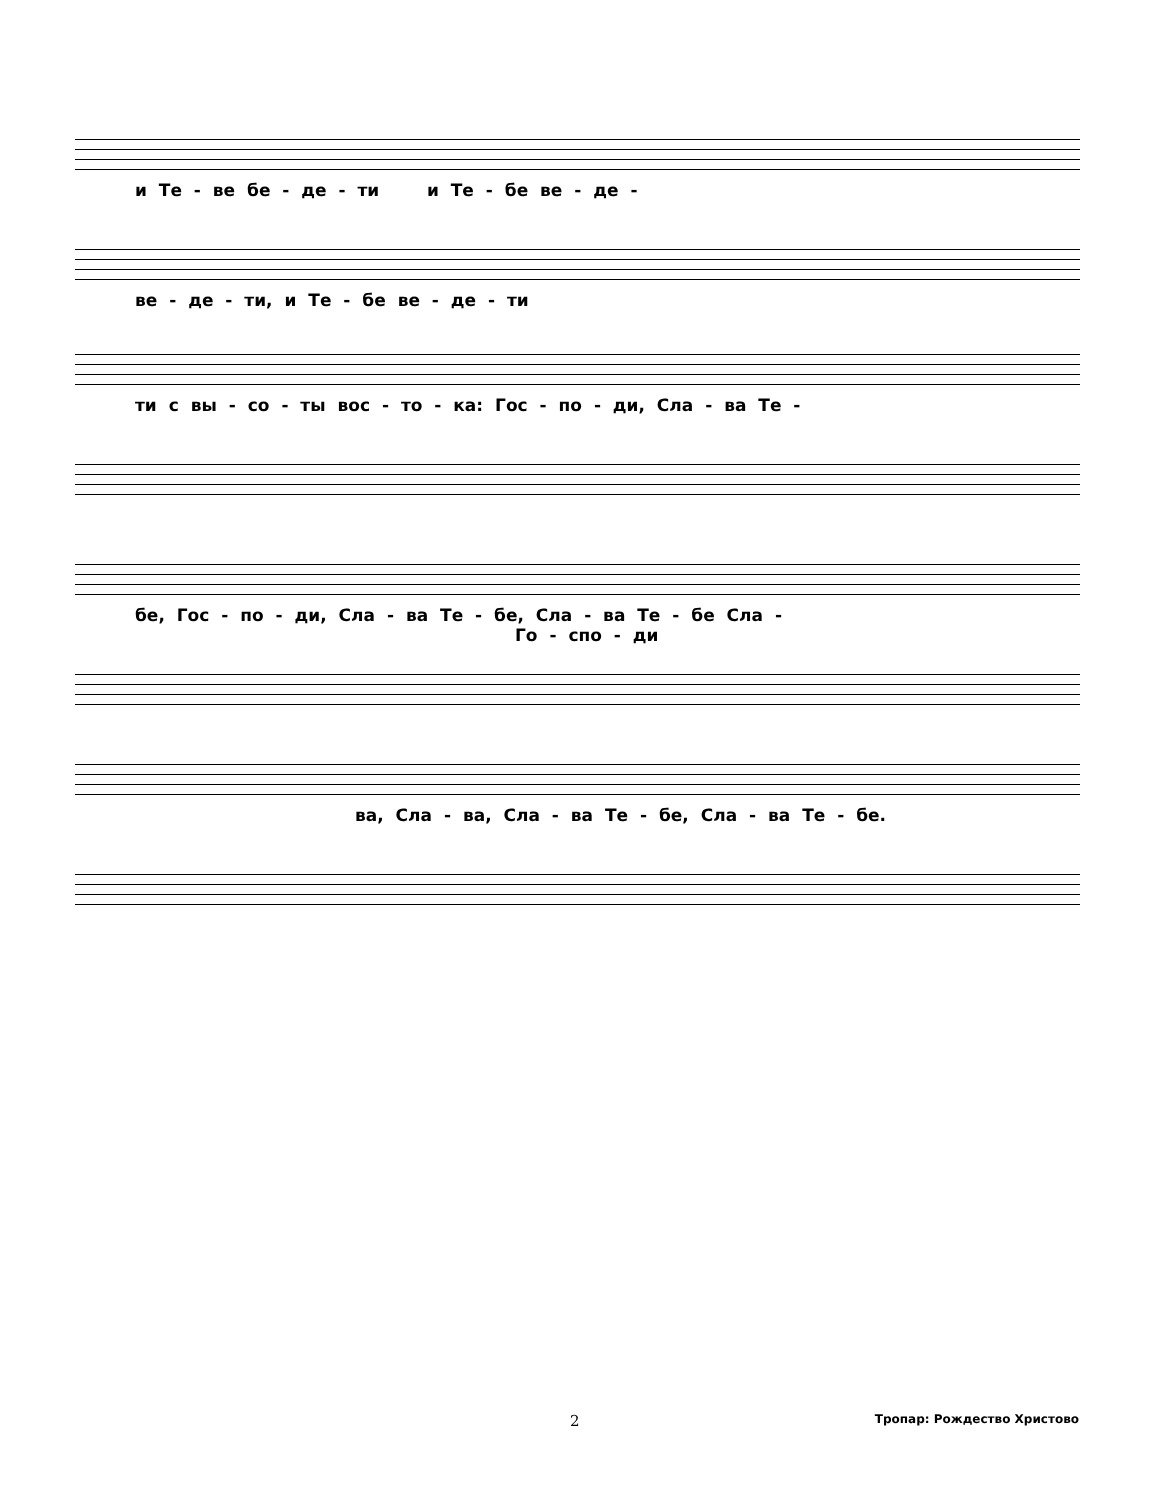и Те - ве бе - де - ти и Те - бе ве - де -
ве - де - ти, и Те - бе ве - де - ти
ти с вы - со - ты вос - то - ка: Гос - по - ди, Сла - ва Те -
бе, Гос - по - ди, Сла - ва Те - бе, Сла - ва Те - бе Сла -
Го - спо - ди
ва, Сла - ва, Сла - ва Те - бе, Сла - ва Те - бе.
2 Тропар: Рождество Христово